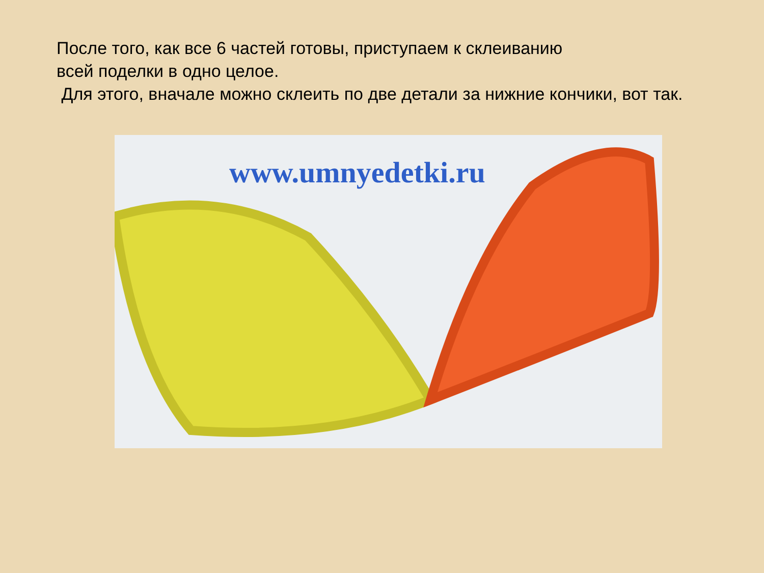После того, как все 6 частей готовы, приступаем к склеиванию
всей поделки в одно целое.
Для этого, вначале можно склеить по две детали за нижние кончики, вот так.
www.umnyedetki.ru